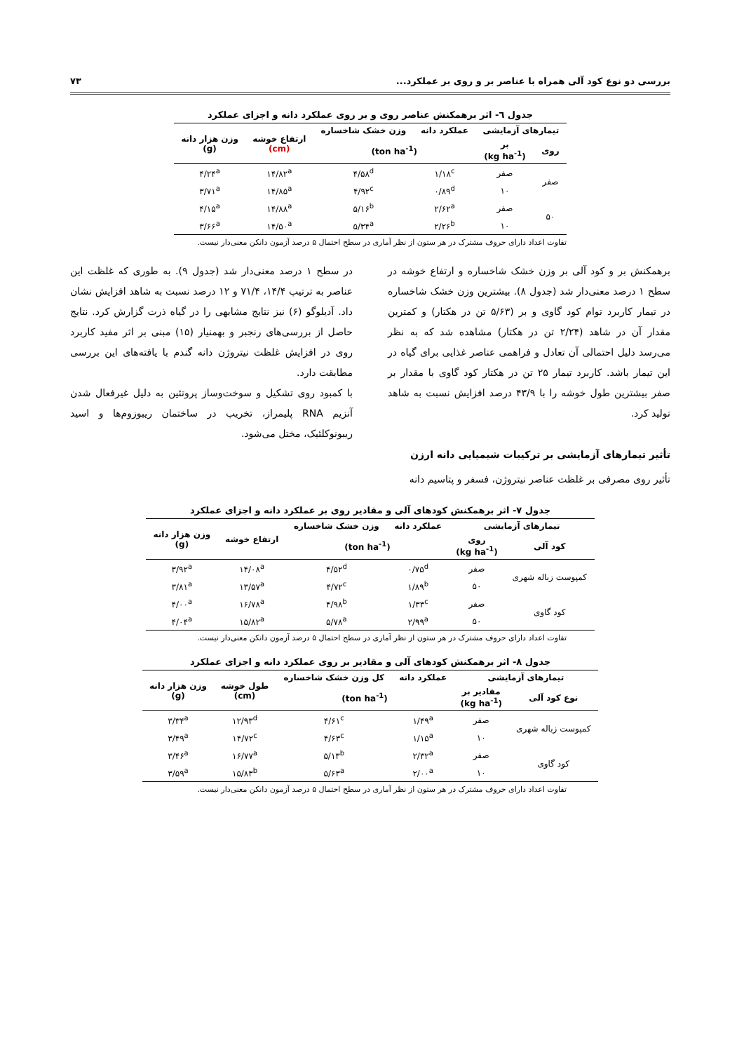بررسی دو نوع کود آلی همراه با عناصر بر و روی بر عملکرد... ۷۳
جدول ٦- اثر برهمکنش عناصر روی و بر روی عملکرد دانه و اجزای عملکرد
| تیمارهای آزمایشی | | عملکرد دانه | وزن خشک شاخساره | ارتفاع خوشه (cm) | وزن هزار دانه (g) |
| --- | --- | --- | --- | --- | --- |
| روی | بر (kg ha<sup>-1</sup>) | (ton ha<sup>-1</sup>) | | | |
| صفر | صفر | ۱/۱۸<sup>c</sup> | ۴/۵۸<sup>d</sup> | ۱۴/۸۲<sup>a</sup> | ۴/۲۴<sup>a</sup> |
| | ۱۰ | ۰/۸۹<sup>d</sup> | ۴/۹۲<sup>c</sup> | ۱۴/۸۵<sup>a</sup> | ۳/۷۱<sup>a</sup> |
| ۵۰ | صفر | ۲/۶۲<sup>a</sup> | ۵/۱۶<sup>b</sup> | ۱۴/۸۸<sup>a</sup> | ۴/۱۵<sup>a</sup> |
| | ۱۰ | ۲/۲۶<sup>b</sup> | ۵/۳۴<sup>a</sup> | ۱۴/۵۰<sup>a</sup> | ۳/۶۶<sup>a</sup> |
تفاوت اعداد دارای حروف مشترک در هر ستون از نظر آماری در سطح احتمال ۵ درصد آزمون دانکن معنی‌دار نیست.
برهمکنش بر و کود آلی بر وزن خشک شاخساره و ارتفاع خوشه در سطح ۱ درصد معنی‌دار شد (جدول ۸). بیشترین وزن خشک شاخساره در تیمار کاربرد توام کود گاوی و بر (۵/۶۳ تن در هکتار) و کمترین مقدار آن در شاهد (۲/۲۴ تن در هکتار) مشاهده شد که به نظر می‌رسد دلیل احتمالی آن تعادل و فراهمی عناصر غذایی برای گیاه در این تیمار باشد. کاربرد تیمار ۲۵ تن در هکتار کود گاوی با مقدار بر صفر بیشترین طول خوشه را با ۴۳/۹ درصد افزایش نسبت به شاهد تولید کرد.
تأثیر تیمارهای آزمایشی بر ترکیبات شیمیایی دانه ارزن
تأثیر روی مصرفی بر غلظت عناصر نیتروژن، فسفر و پتاسیم دانه
در سطح ۱ درصد معنی‌دار شد (جدول ۹). به طوری که غلظت این عناصر به ترتیب ۱۴/۴، ۷۱/۴ و ۱۲ درصد نسبت به شاهد افزایش نشان داد. آدیلوگو (۶) نیز نتایج مشابهی را در گیاه ذرت گزارش کرد. نتایج حاصل از بررسی‌های رنجبر و بهمنیار (۱۵) مبنی بر اثر مفید کاربرد روی در افزایش غلظت نیتروژن دانه گندم با یافته‌های این بررسی مطابقت دارد.
با کمبود روی تشکیل و سوخت‌وساز پروتئین به دلیل غیرفعال شدن آنزیم RNA پلیمراز، تخریب در ساختمان ریبوزوم‌ها و اسید ریبونوکلئیک، مختل می‌شود.
جدول ۷- اثر برهمکنش کودهای آلی و مقادیر روی بر عملکرد دانه و اجزای عملکرد
| تیمارهای آزمایشی | | عملکرد دانه | وزن خشک شاخساره | ارتفاع خوشه | وزن هزار دانه (g) |
| --- | --- | --- | --- | --- | --- |
| کود آلی | روی (kg ha<sup>-1</sup>) | (ton ha<sup>-1</sup>) | | | |
| کمپوست زباله شهری | صفر | ۰/۷۵<sup>d</sup> | ۴/۵۲<sup>d</sup> | ۱۴/۰۸<sup>a</sup> | ۳/۹۲<sup>a</sup> |
| | ۵۰ | ۱/۸۹<sup>b</sup> | ۴/۷۲<sup>c</sup> | ۱۳/۵۷<sup>a</sup> | ۳/۸۱<sup>a</sup> |
| کود گاوی | صفر | ۱/۳۳<sup>c</sup> | ۴/۹۸<sup>b</sup> | ۱۶/۷۸<sup>a</sup> | ۴/۰۰<sup>a</sup> |
| | ۵۰ | ۲/۹۹<sup>a</sup> | ۵/۷۸<sup>a</sup> | ۱۵/۸۲<sup>a</sup> | ۴/۰۴<sup>a</sup> |
تفاوت اعداد دارای حروف مشترک در هر ستون از نظر آماری در سطح احتمال ۵ درصد آزمون دانکن معنی‌دار نیست.
جدول ۸- اثر برهمکنش کودهای آلی و مقادیر بر روی عملکرد دانه و اجزای عملکرد
| تیمارهای آزمایشی | | عملکرد دانه | کل وزن خشک شاخساره | طول خوشه (cm) | وزن هزار دانه (g) |
| --- | --- | --- | --- | --- | --- |
| نوع کود آلی | مقادیر بر (kg ha<sup>-1</sup>) | (ton ha<sup>-1</sup>) | | | |
| کمپوست زباله شهری | صفر | ۱/۴۹<sup>a</sup> | ۴/۶۱<sup>c</sup> | ۱۲/۹۳<sup>d</sup> | ۳/۳۴<sup>a</sup> |
| | ۱۰ | ۱/۱۵<sup>a</sup> | ۴/۶۳<sup>c</sup> | ۱۴/۷۲<sup>c</sup> | ۳/۴۹<sup>a</sup> |
| کود گاوی | صفر | ۲/۳۲<sup>a</sup> | ۵/۱۳<sup>b</sup> | ۱۶/۷۷<sup>a</sup> | ۳/۴۶<sup>a</sup> |
| | ۱۰ | ۲/۰۰<sup>a</sup> | ۵/۶۳<sup>a</sup> | ۱۵/۸۳<sup>b</sup> | ۳/۵۹<sup>a</sup> |
تفاوت اعداد دارای حروف مشترک در هر ستون از نظر آماری در سطح احتمال ۵ درصد آزمون دانکن معنی‌دار نیست.